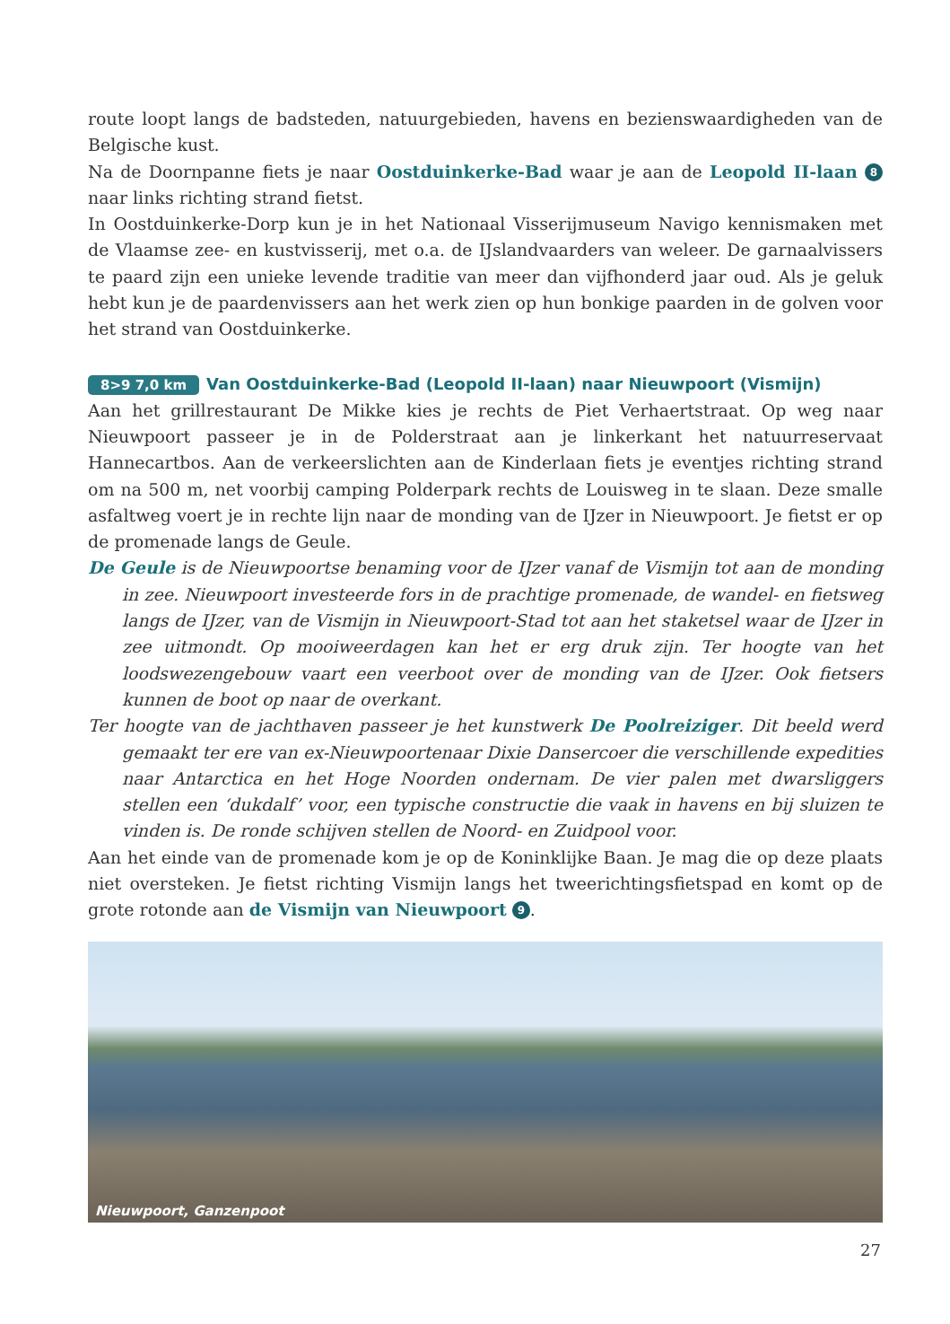route loopt langs de badsteden, natuurgebieden, havens en bezienswaardigheden van de Belgische kust.
Na de Doornpanne fiets je naar Oostduinkerke-Bad waar je aan de Leopold II-laan 8 naar links richting strand fietst.
In Oostduinkerke-Dorp kun je in het Nationaal Visserijmuseum Navigo kennismaken met de Vlaamse zee- en kustvisserij, met o.a. de IJslandvaarders van weleer. De garnaalvissers te paard zijn een unieke levende traditie van meer dan vijfhonderd jaar oud. Als je geluk hebt kun je de paardenvissers aan het werk zien op hun bonkige paarden in de golven voor het strand van Oostduinkerke.
8>9 7,0 km Van Oostduinkerke-Bad (Leopold II-laan) naar Nieuwpoort (Vismijn)
Aan het grillrestaurant De Mikke kies je rechts de Piet Verhaertstraat. Op weg naar Nieuwpoort passeer je in de Polderstraat aan je linkerkant het natuurreservaat Hannecartbos. Aan de verkeerslichten aan de Kinderlaan fiets je eventjes richting strand om na 500 m, net voorbij camping Polderpark rechts de Louisweg in te slaan. Deze smalle asfaltweg voert je in rechte lijn naar de monding van de IJzer in Nieuwpoort. Je fietst er op de promenade langs de Geule.
De Geule is de Nieuwpoortse benaming voor de IJzer vanaf de Vismijn tot aan de monding in zee. Nieuwpoort investeerde fors in de prachtige promenade, de wandel- en fietsweg langs de IJzer, van de Vismijn in Nieuwpoort-Stad tot aan het staketsel waar de IJzer in zee uitmondt. Op mooiweerdagen kan het er erg druk zijn. Ter hoogte van het loodswezengebouw vaart een veerboot over de monding van de IJzer. Ook fietsers kunnen de boot op naar de overkant.
Ter hoogte van de jachthaven passeer je het kunstwerk De Poolreiziger. Dit beeld werd gemaakt ter ere van ex-Nieuwpoortenaar Dixie Dansercoer die verschillende expedities naar Antarctica en het Hoge Noorden ondernam. De vier palen met dwarsliggers stellen een ‘dukdalf’ voor, een typische constructie die vaak in havens en bij sluizen te vinden is. De ronde schijven stellen de Noord- en Zuidpool voor.
Aan het einde van de promenade kom je op de Koninklijke Baan. Je mag die op deze plaats niet oversteken. Je fietst richting Vismijn langs het tweerichtingsfietspad en komt op de grote rotonde aan de Vismijn van Nieuwpoort 9.
Nieuwpoort, Ganzenpoot
27